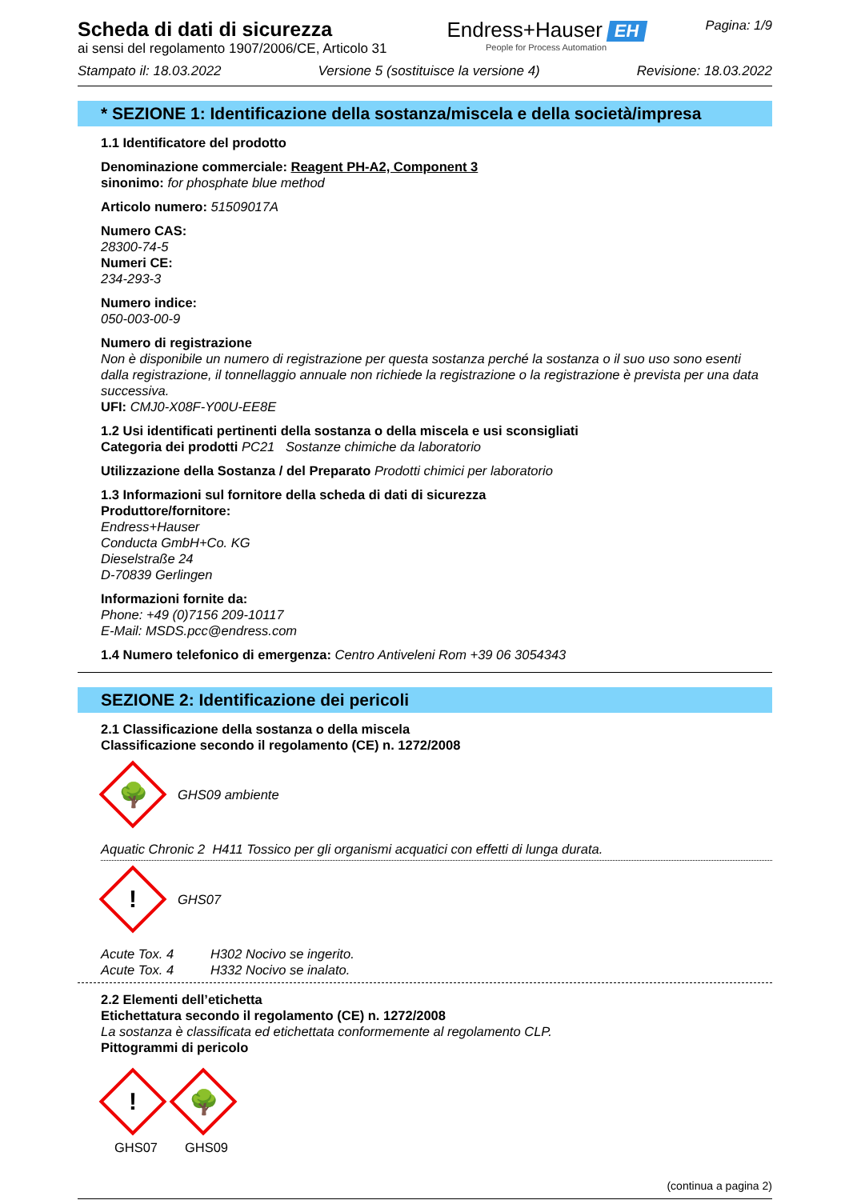Scheda di dati di sicurezza
ai sensi del regolamento 1907/2006/CE, Articolo 31
Endress+Hauser EH
People for Process Automation
Pagina: 1/9
Stampato il: 18.03.2022 Versione 5 (sostituisce la versione 4) Revisione: 18.03.2022
* SEZIONE 1: Identificazione della sostanza/miscela e della società/impresa
1.1 Identificatore del prodotto
Denominazione commerciale: Reagent PH-A2, Component 3
sinonimo: for phosphate blue method
Articolo numero: 51509017A
Numero CAS:
28300-74-5
Numeri CE:
234-293-3
Numero indice:
050-003-00-9
Numero di registrazione
Non è disponibile un numero di registrazione per questa sostanza perché la sostanza o il suo uso sono esenti dalla registrazione, il tonnellaggio annuale non richiede la registrazione o la registrazione è prevista per una data successiva.
UFI: CMJ0-X08F-Y00U-EE8E
1.2 Usi identificati pertinenti della sostanza o della miscela e usi sconsigliati
Categoria dei prodotti PC21 Sostanze chimiche da laboratorio
Utilizzazione della Sostanza / del Preparato Prodotti chimici per laboratorio
1.3 Informazioni sul fornitore della scheda di dati di sicurezza
Produttore/fornitore:
Endress+Hauser
Conducta GmbH+Co. KG
Dieselstraße 24
D-70839 Gerlingen
Informazioni fornite da:
Phone: +49 (0)7156 209-10117
E-Mail: MSDS.pcc@endress.com
1.4 Numero telefonico di emergenza: Centro Antiveleni Rom +39 06 3054343
SEZIONE 2: Identificazione dei pericoli
2.1 Classificazione della sostanza o della miscela
Classificazione secondo il regolamento (CE) n. 1272/2008
🌳
GHS09 ambiente
Aquatic Chronic 2 H411 Tossico per gli organismi acquatici con effetti di lunga durata.
!
GHS07
Acute Tox. 4 H302 Nocivo se ingerito.
Acute Tox. 4 H332 Nocivo se inalato.
2.2 Elementi dell’etichetta
Etichettatura secondo il regolamento (CE) n. 1272/2008
La sostanza è classificata ed etichettata conformemente al regolamento CLP.
Pittogrammi di pericolo
!
GHS07
🌳
GHS09
(continua a pagina 2)